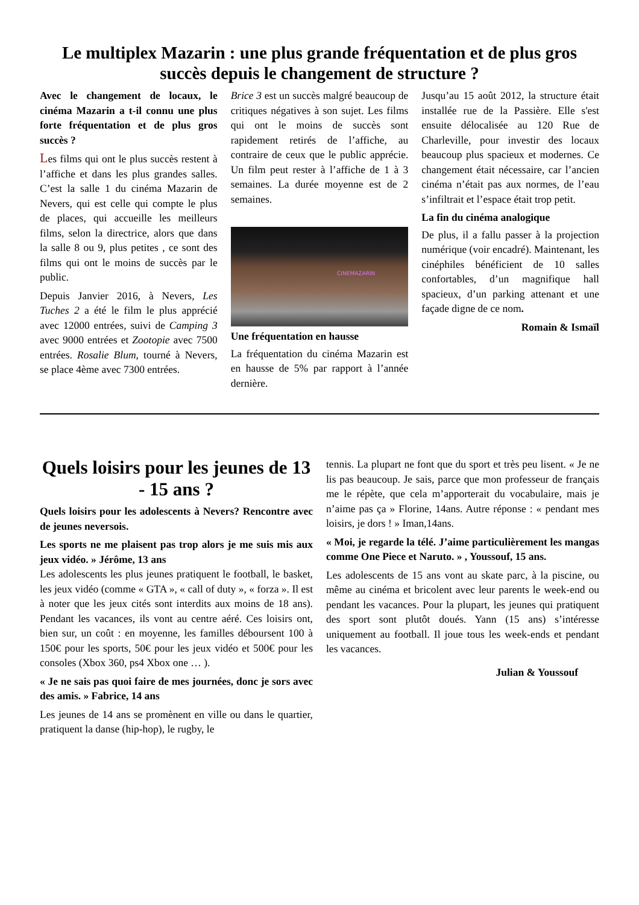Le multiplex Mazarin : une plus grande fréquentation et de plus gros succès depuis le changement de structure ?
Avec le changement de locaux, le cinéma Mazarin a t-il connu une plus forte fréquentation et de plus gros succès ?
Les films qui ont le plus succès restent à l’affiche et dans les plus grandes salles. C’est la salle 1 du cinéma Mazarin de Nevers, qui est celle qui compte le plus de places, qui accueille les meilleurs films, selon la directrice, alors que dans la salle 8 ou 9, plus petites , ce sont des films qui ont le moins de succès par le public.
Depuis Janvier 2016, à Nevers, Les Tuches 2 a été le film le plus apprécié avec 12000 entrées, suivi de Camping 3 avec 9000 entrées et Zootopie avec 7500 entrées. Rosalie Blum, tourné à Nevers, se place 4ème avec 7300 entrées.
Brice 3 est un succès malgré beaucoup de critiques négatives à son sujet. Les films qui ont le moins de succès sont rapidement retirés de l’affiche, au contraire de ceux que le public apprécie. Un film peut rester à l’affiche de 1 à 3 semaines. La durée moyenne est de 2 semaines.
CINEMAZARIN
Une fréquentation en hausse
La fréquentation du cinéma Mazarin est en hausse de 5% par rapport à l’année dernière.
Jusqu’au 15 août 2012, la structure était installée rue de la Passière. Elle s'est ensuite délocalisée au 120 Rue de Charleville, pour investir des locaux beaucoup plus spacieux et modernes. Ce changement était nécessaire, car l’ancien cinéma n’était pas aux normes, de l’eau s’infiltrait et l’espace était trop petit.
La fin du cinéma analogique
De plus, il a fallu passer à la projection numérique (voir encadré). Maintenant, les cinéphiles bénéficient de 10 salles confortables, d’un magnifique hall spacieux, d’un parking attenant et une façade digne de ce nom.
Romain & Ismaïl
Quels loisirs pour les jeunes de 13 - 15 ans ?
Quels loisirs pour les adolescents à Nevers? Rencontre avec de jeunes neversois.
Les sports ne me plaisent pas trop alors je me suis mis aux jeux vidéo. » Jérôme, 13 ans
Les adolescents les plus jeunes pratiquent le football, le basket, les jeux vidéo (comme « GTA », « call of duty », « forza ». Il est à noter que les jeux cités sont interdits aux moins de 18 ans). Pendant les vacances, ils vont au centre aéré. Ces loisirs ont, bien sur, un coût : en moyenne, les familles déboursent 100 à 150€ pour les sports, 50€ pour les jeux vidéo et 500€ pour les consoles (Xbox 360, ps4 Xbox one … ).
« Je ne sais pas quoi faire de mes journées, donc je sors avec des amis. » Fabrice, 14 ans
Les jeunes de 14 ans se promènent en ville ou dans le quartier, pratiquent la danse (hip-hop), le rugby, le
tennis. La plupart ne font que du sport et très peu lisent. « Je ne lis pas beaucoup. Je sais, parce que mon professeur de français me le répète, que cela m’apporterait du vocabulaire, mais je n’aime pas ça » Florine, 14ans. Autre réponse : « pendant mes loisirs, je dors ! » Iman,14ans.
« Moi, je regarde la télé. J’aime particulièrement les mangas comme One Piece et Naruto. » , Youssouf, 15 ans.
Les adolescents de 15 ans vont au skate parc, à la piscine, ou même au cinéma et bricolent avec leur parents le week-end ou pendant les vacances. Pour la plupart, les jeunes qui pratiquent des sport sont plutôt doués. Yann (15 ans) s’intéresse uniquement au football. Il joue tous les week-ends et pendant les vacances.
Julian & Youssouf